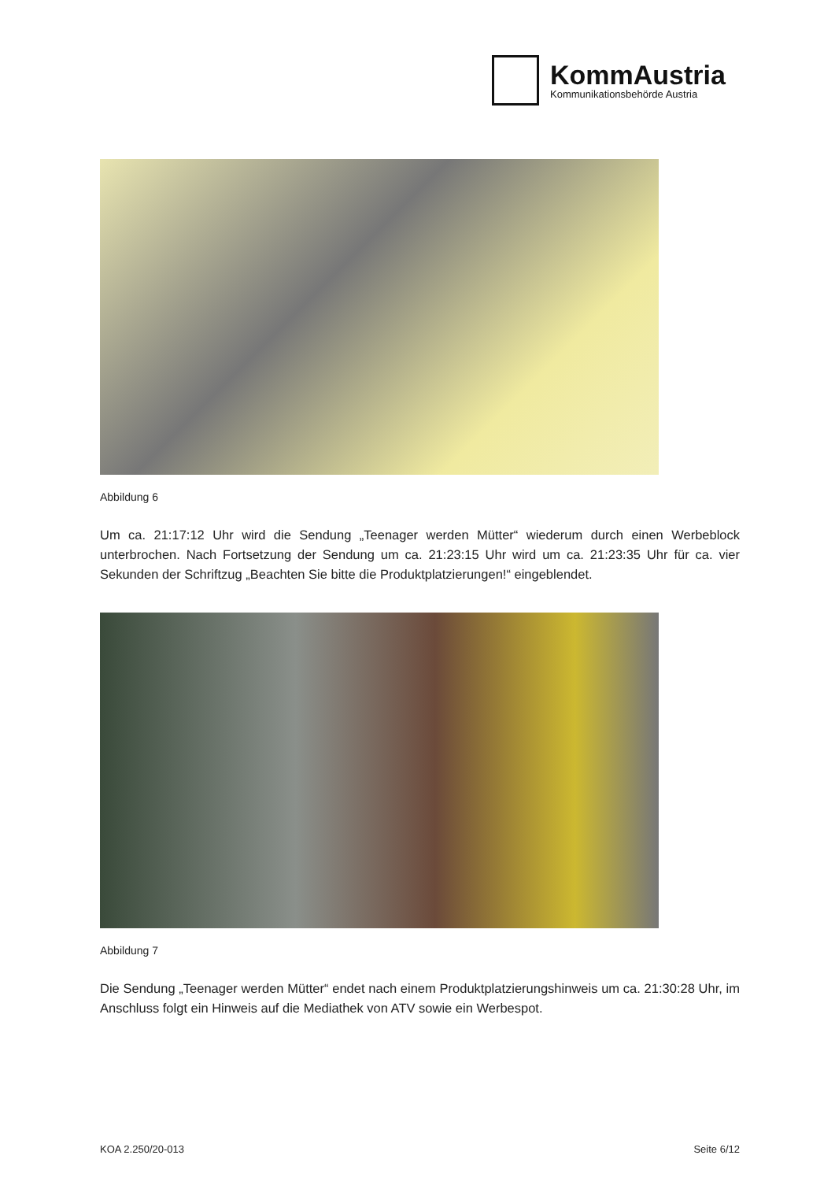KommAustria
Kommunikationsbehörde Austria
Abbildung 6
Um ca. 21:17:12 Uhr wird die Sendung „Teenager werden Mütter“ wiederum durch einen Werbeblock unterbrochen. Nach Fortsetzung der Sendung um ca. 21:23:15 Uhr wird um ca. 21:23:35 Uhr für ca. vier Sekunden der Schriftzug „Beachten Sie bitte die Produktplatzierungen!“ eingeblendet.
Abbildung 7
Die Sendung „Teenager werden Mütter“ endet nach einem Produktplatzierungshinweis um ca. 21:30:28 Uhr, im Anschluss folgt ein Hinweis auf die Mediathek von ATV sowie ein Werbespot.
KOA 2.250/20-013 Seite 6/12